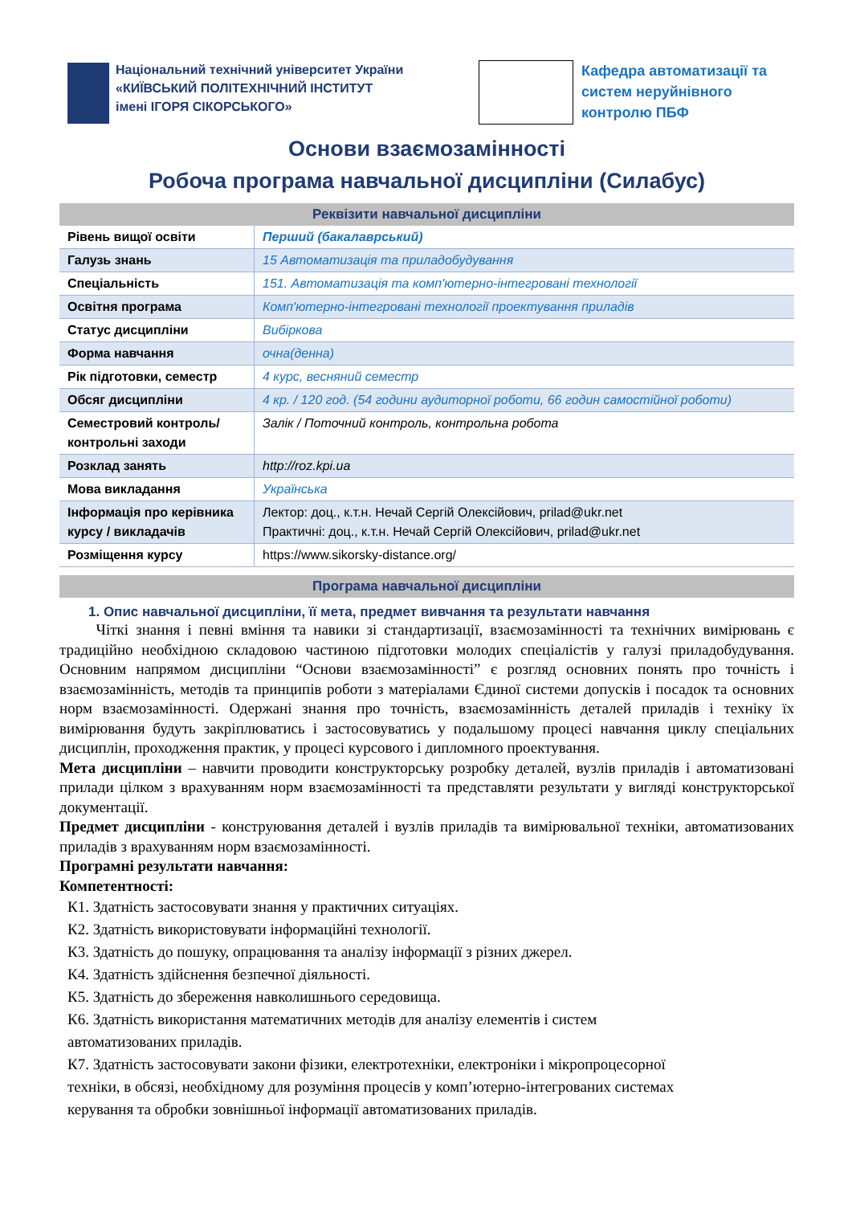Національний технічний університет України
«КИЇВСЬКИЙ ПОЛІТЕХНІЧНИЙ ІНСТИТУТ
імені ІГОРЯ СІКОРСЬКОГО»
Кафедра автоматизації та
систем неруйнівного
контролю ПБФ
Основи взаємозамінності
Робоча програма навчальної дисципліни (Силабус)
| Реквізити навчальної дисципліни | |
| --- | --- |
| Рівень вищої освіти | Перший (бакалаврський) |
| Галузь знань | 15 Автоматизація та приладобудування |
| Спеціальність | 151. Автоматизація та комп'ютерно-інтегровані технології |
| Освітня програма | Комп'ютерно-інтегровані технології проектування приладів |
| Статус дисципліни | Вибіркова |
| Форма навчання | очна(денна) |
| Рік підготовки, семестр | 4 курс, весняний семестр |
| Обсяг дисципліни | 4 кр. / 120 год. (54 години аудиторної роботи, 66 годин самостійної роботи) |
| Семестровий контроль/ контрольні заходи | Залік / Поточний контроль, контрольна робота |
| Розклад занять | http://roz.kpi.ua |
| Мова викладання | Українська |
| Інформація про керівника курсу / викладачів | Лектор: доц., к.т.н. Нечай Сергій Олексійович, prilad@ukr.net Практичні: доц., к.т.н. Нечай Сергій Олексійович, prilad@ukr.net |
| Розміщення курсу | https://www.sikorsky-distance.org/ |
Програма навчальної дисципліни
1. Опис навчальної дисципліни, її мета, предмет вивчання та результати навчання
Чіткі знання і певні вміння та навики зі стандартизації, взаємозамінності та технічних вимірювань є традиційно необхідною складовою частиною підготовки молодих спеціалістів у галузі приладобудування. Основним напрямом дисципліни “Основи взаємозамінності” є розгляд основних понять про точність і взаємозамінність, методів та принципів роботи з матеріалами Єдиної системи допусків і посадок та основних норм взаємозамінності. Одержані знання про точність, взаємозамінність деталей приладів і техніку їх вимірювання будуть закріплюватись і застосовуватись у подальшому процесі навчання циклу спеціальних дисциплін, проходження практик, у процесі курсового і дипломного проектування.
Мета дисципліни – навчити проводити конструкторську розробку деталей, вузлів приладів і автоматизовані прилади цілком з врахуванням норм взаємозамінності та представляти результати у вигляді конструкторської документації.
Предмет дисципліни - конструювання деталей і вузлів приладів та вимірювальної техніки, автоматизованих приладів з врахуванням норм взаємозамінності.
Програмні результати навчання:
Компетентності:
К1. Здатність застосовувати знання у практичних ситуаціях.
К2. Здатність використовувати інформаційні технології.
К3. Здатність до пошуку, опрацювання та аналізу інформації з різних джерел.
К4. Здатність здійснення безпечної діяльності.
К5. Здатність до збереження навколишнього середовища.
К6. Здатність використання математичних методів для аналізу елементів і систем
автоматизованих приладів.
К7. Здатність застосовувати закони фізики, електротехніки, електроніки і мікропроцесорної
техніки, в обсязі, необхідному для розуміння процесів у комп’ютерно-інтегрованих системах
керування та обробки зовнішньої інформації автоматизованих приладів.